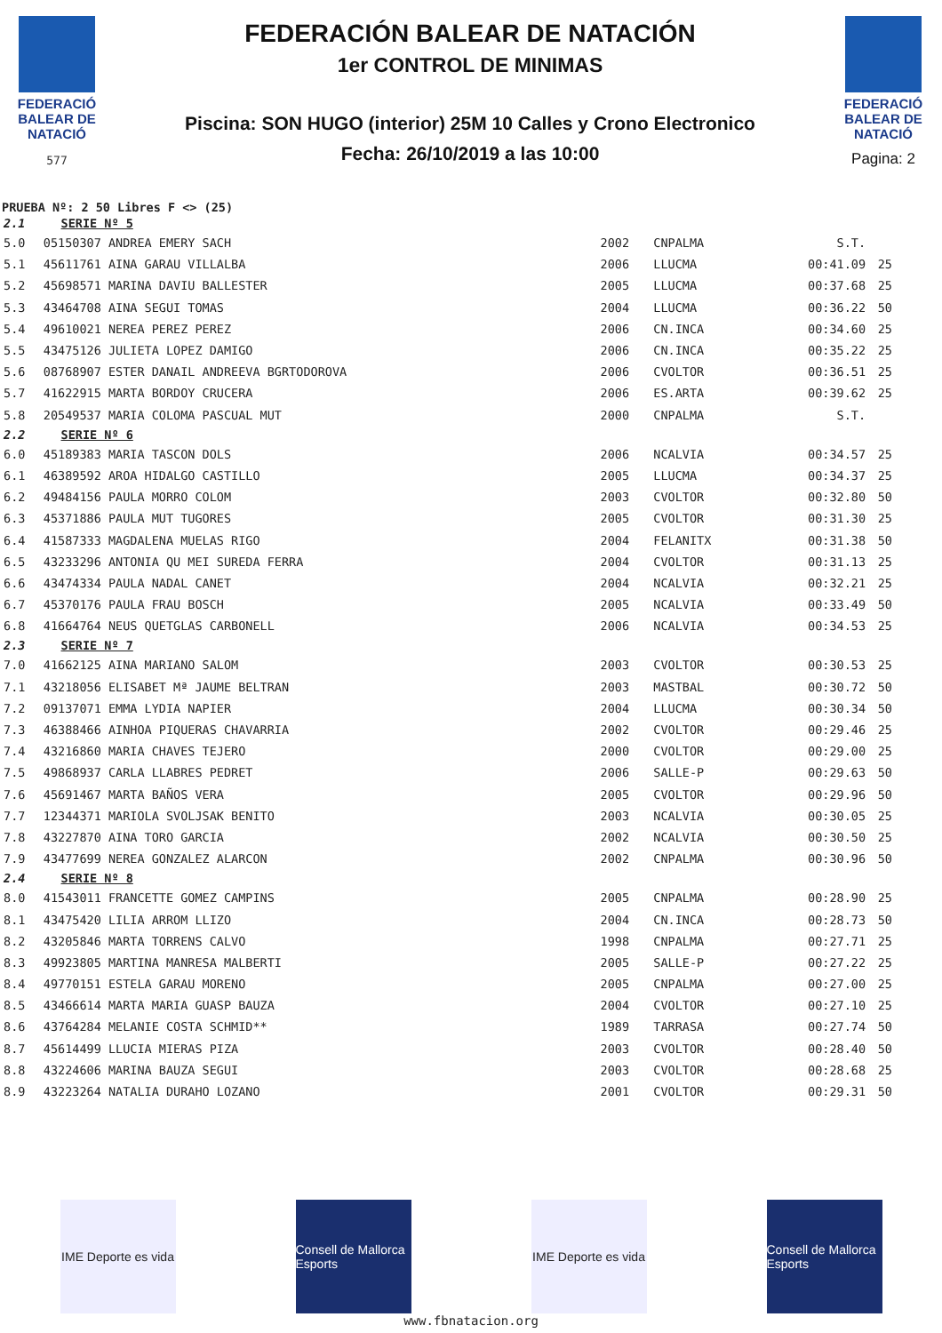FEDERACIÓ BALEAR DE NATACIÓ
577
FEDERACIÓN BALEAR DE NATACIÓN
1er CONTROL DE MINIMAS
Piscina: SON HUGO (interior) 25M 10 Calles y Crono Electronico
Fecha: 26/10/2019 a las 10:00
FEDERACIÓ BALEAR DE NATACIÓ
Pagina: 2
PRUEBA Nº: 2 50 Libres F <> (25)
| 2.1 SERIE Nº 5 | | | | | |
| 5.0 | 05150307 ANDREA EMERY SACH | 2002 | CNPALMA | S.T. | |
| 5.1 | 45611761 AINA GARAU VILLALBA | 2006 | LLUCMA | 00:41.09 | 25 |
| 5.2 | 45698571 MARINA DAVIU BALLESTER | 2005 | LLUCMA | 00:37.68 | 25 |
| 5.3 | 43464708 AINA SEGUI TOMAS | 2004 | LLUCMA | 00:36.22 | 50 |
| 5.4 | 49610021 NEREA PEREZ PEREZ | 2006 | CN.INCA | 00:34.60 | 25 |
| 5.5 | 43475126 JULIETA LOPEZ DAMIGO | 2006 | CN.INCA | 00:35.22 | 25 |
| 5.6 | 08768907 ESTER DANAIL ANDREEVA BGRTODOROVA | 2006 | CVOLTOR | 00:36.51 | 25 |
| 5.7 | 41622915 MARTA BORDOY CRUCERA | 2006 | ES.ARTA | 00:39.62 | 25 |
| 5.8 | 20549537 MARIA COLOMA PASCUAL MUT | 2000 | CNPALMA | S.T. | |
| 2.2 SERIE Nº 6 | | | | | |
| 6.0 | 45189383 MARIA TASCON DOLS | 2006 | NCALVIA | 00:34.57 | 25 |
| 6.1 | 46389592 AROA HIDALGO CASTILLO | 2005 | LLUCMA | 00:34.37 | 25 |
| 6.2 | 49484156 PAULA MORRO COLOM | 2003 | CVOLTOR | 00:32.80 | 50 |
| 6.3 | 45371886 PAULA MUT TUGORES | 2005 | CVOLTOR | 00:31.30 | 25 |
| 6.4 | 41587333 MAGDALENA MUELAS RIGO | 2004 | FELANITX | 00:31.38 | 50 |
| 6.5 | 43233296 ANTONIA QU MEI SUREDA FERRA | 2004 | CVOLTOR | 00:31.13 | 25 |
| 6.6 | 43474334 PAULA NADAL CANET | 2004 | NCALVIA | 00:32.21 | 25 |
| 6.7 | 45370176 PAULA FRAU BOSCH | 2005 | NCALVIA | 00:33.49 | 50 |
| 6.8 | 41664764 NEUS QUETGLAS CARBONELL | 2006 | NCALVIA | 00:34.53 | 25 |
| 2.3 SERIE Nº 7 | | | | | |
| 7.0 | 41662125 AINA MARIANO SALOM | 2003 | CVOLTOR | 00:30.53 | 25 |
| 7.1 | 43218056 ELISABET Mª JAUME BELTRAN | 2003 | MASTBAL | 00:30.72 | 50 |
| 7.2 | 09137071 EMMA LYDIA NAPIER | 2004 | LLUCMA | 00:30.34 | 50 |
| 7.3 | 46388466 AINHOA PIQUERAS CHAVARRIA | 2002 | CVOLTOR | 00:29.46 | 25 |
| 7.4 | 43216860 MARIA CHAVES TEJERO | 2000 | CVOLTOR | 00:29.00 | 25 |
| 7.5 | 49868937 CARLA LLABRES PEDRET | 2006 | SALLE-P | 00:29.63 | 50 |
| 7.6 | 45691467 MARTA BAÑOS VERA | 2005 | CVOLTOR | 00:29.96 | 50 |
| 7.7 | 12344371 MARIOLA SVOLJSAK BENITO | 2003 | NCALVIA | 00:30.05 | 25 |
| 7.8 | 43227870 AINA TORO GARCIA | 2002 | NCALVIA | 00:30.50 | 25 |
| 7.9 | 43477699 NEREA GONZALEZ ALARCON | 2002 | CNPALMA | 00:30.96 | 50 |
| 2.4 SERIE Nº 8 | | | | | |
| 8.0 | 41543011 FRANCETTE GOMEZ CAMPINS | 2005 | CNPALMA | 00:28.90 | 25 |
| 8.1 | 43475420 LILIA ARROM LLIZO | 2004 | CN.INCA | 00:28.73 | 50 |
| 8.2 | 43205846 MARTA TORRENS CALVO | 1998 | CNPALMA | 00:27.71 | 25 |
| 8.3 | 49923805 MARTINA MANRESA MALBERTI | 2005 | SALLE-P | 00:27.22 | 25 |
| 8.4 | 49770151 ESTELA GARAU MORENO | 2005 | CNPALMA | 00:27.00 | 25 |
| 8.5 | 43466614 MARTA MARIA GUASP BAUZA | 2004 | CVOLTOR | 00:27.10 | 25 |
| 8.6 | 43764284 MELANIE COSTA SCHMID** | 1989 | TARRASA | 00:27.74 | 50 |
| 8.7 | 45614499 LLUCIA MIERAS PIZA | 2003 | CVOLTOR | 00:28.40 | 50 |
| 8.8 | 43224606 MARINA BAUZA SEGUI | 2003 | CVOLTOR | 00:28.68 | 25 |
| 8.9 | 43223264 NATALIA DURAHO LOZANO | 2001 | CVOLTOR | 00:29.31 | 50 |
IME Deporte es vida
Consell de Mallorca Esports
IME Deporte es vida
Consell de Mallorca Esports
www.fbnatacion.org